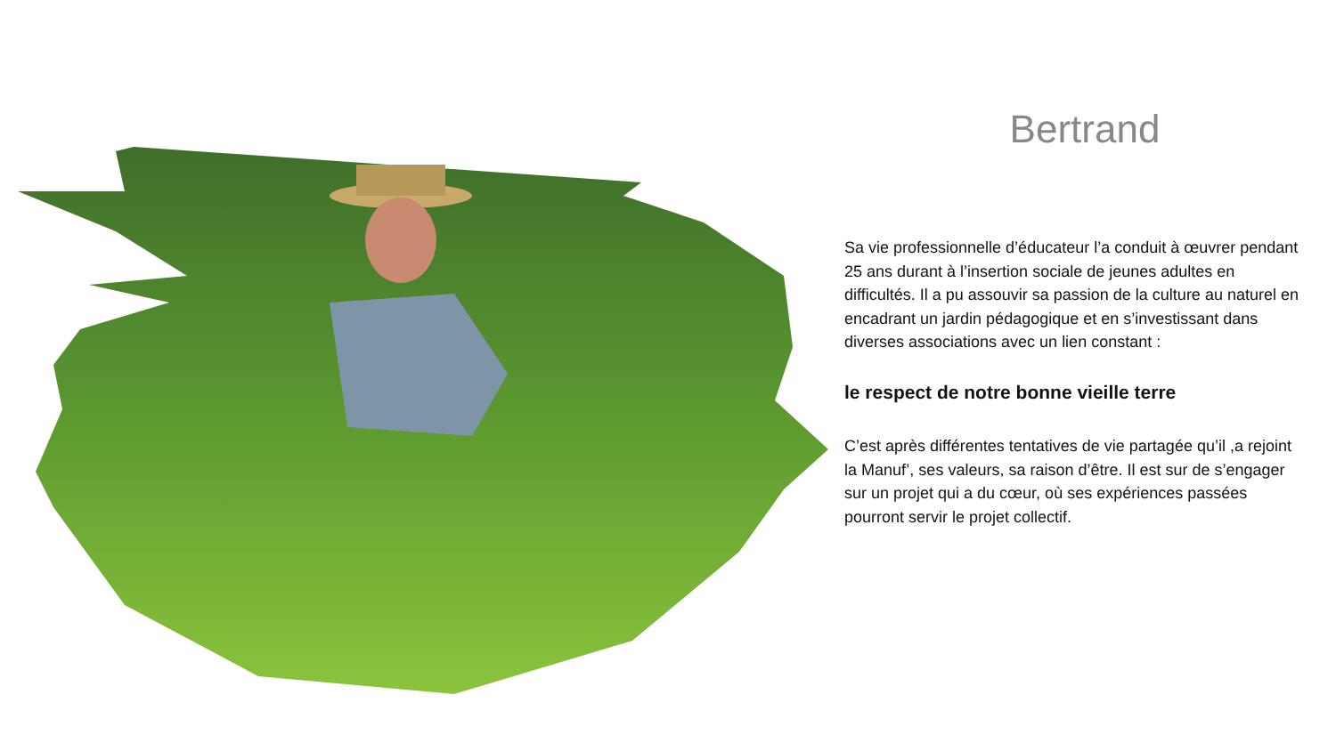Bertrand
Sa vie professionnelle d’éducateur l’a conduit à œuvrer pendant 25 ans durant à l’insertion sociale de jeunes adultes en difficultés. Il a pu assouvir sa passion de la culture au naturel en encadrant un jardin pédagogique et en s’investissant dans diverses associations avec un lien constant :
le respect de notre bonne vieille terre
C’est après différentes tentatives de vie partagée qu’il ,a rejoint la Manuf’, ses valeurs, sa raison d’être. Il est sur de s’engager sur un projet qui a du cœur, où ses expériences passées pourront servir le projet collectif.